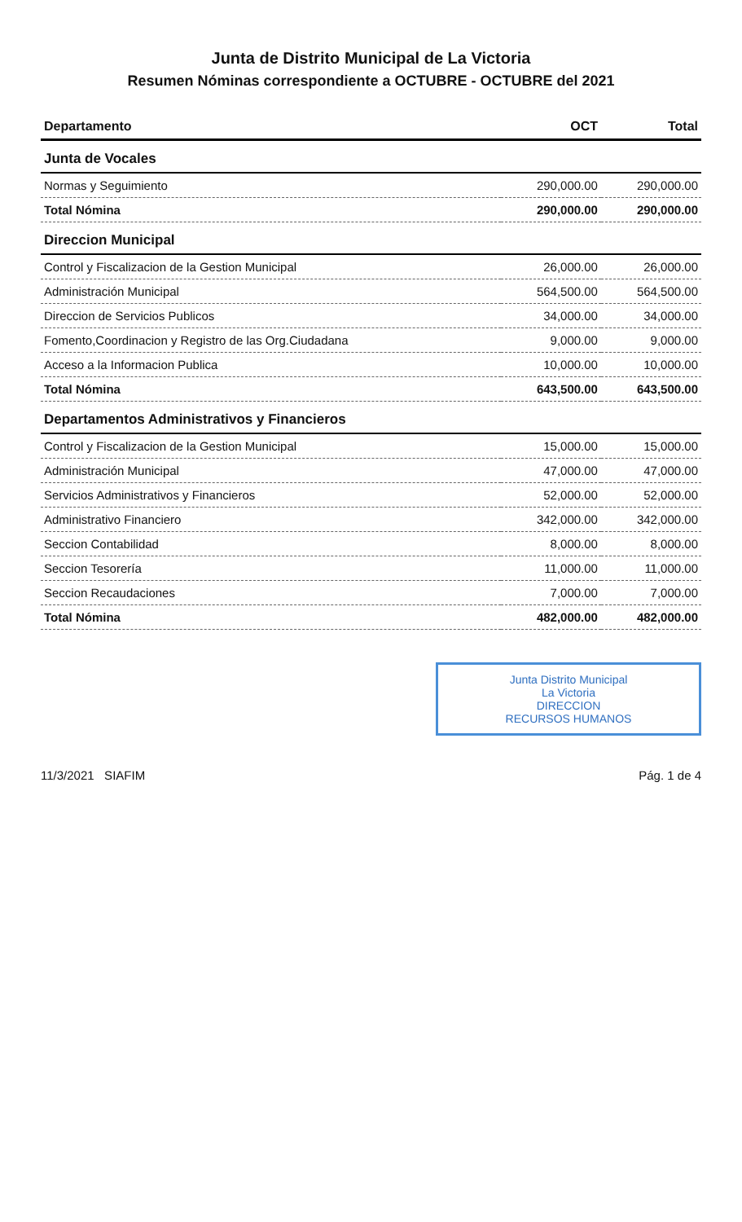Junta de Distrito Municipal de La Victoria
Resumen Nóminas correspondiente a OCTUBRE - OCTUBRE del 2021
| Departamento | OCT | Total |
| --- | --- | --- |
| Junta de Vocales | | |
| Normas y Seguimiento | 290,000.00 | 290,000.00 |
| Total Nómina | 290,000.00 | 290,000.00 |
| Direccion Municipal | | |
| Control y Fiscalizacion de la Gestion Municipal | 26,000.00 | 26,000.00 |
| Administración Municipal | 564,500.00 | 564,500.00 |
| Direccion de Servicios Publicos | 34,000.00 | 34,000.00 |
| Fomento,Coordinacion y Registro de las Org.Ciudadana | 9,000.00 | 9,000.00 |
| Acceso a la Informacion Publica | 10,000.00 | 10,000.00 |
| Total Nómina | 643,500.00 | 643,500.00 |
| Departamentos Administrativos y Financieros | | |
| Control y Fiscalizacion de la Gestion Municipal | 15,000.00 | 15,000.00 |
| Administración Municipal | 47,000.00 | 47,000.00 |
| Servicios Administrativos y Financieros | 52,000.00 | 52,000.00 |
| Administrativo Financiero | 342,000.00 | 342,000.00 |
| Seccion Contabilidad | 8,000.00 | 8,000.00 |
| Seccion Tesorería | 11,000.00 | 11,000.00 |
| Seccion Recaudaciones | 7,000.00 | 7,000.00 |
| Total Nómina | 482,000.00 | 482,000.00 |
Junta Distrito Municipal
La Victoria
DIRECCION
RECURSOS HUMANOS
11/3/2021 SIAFIM Pág. 1 de 4